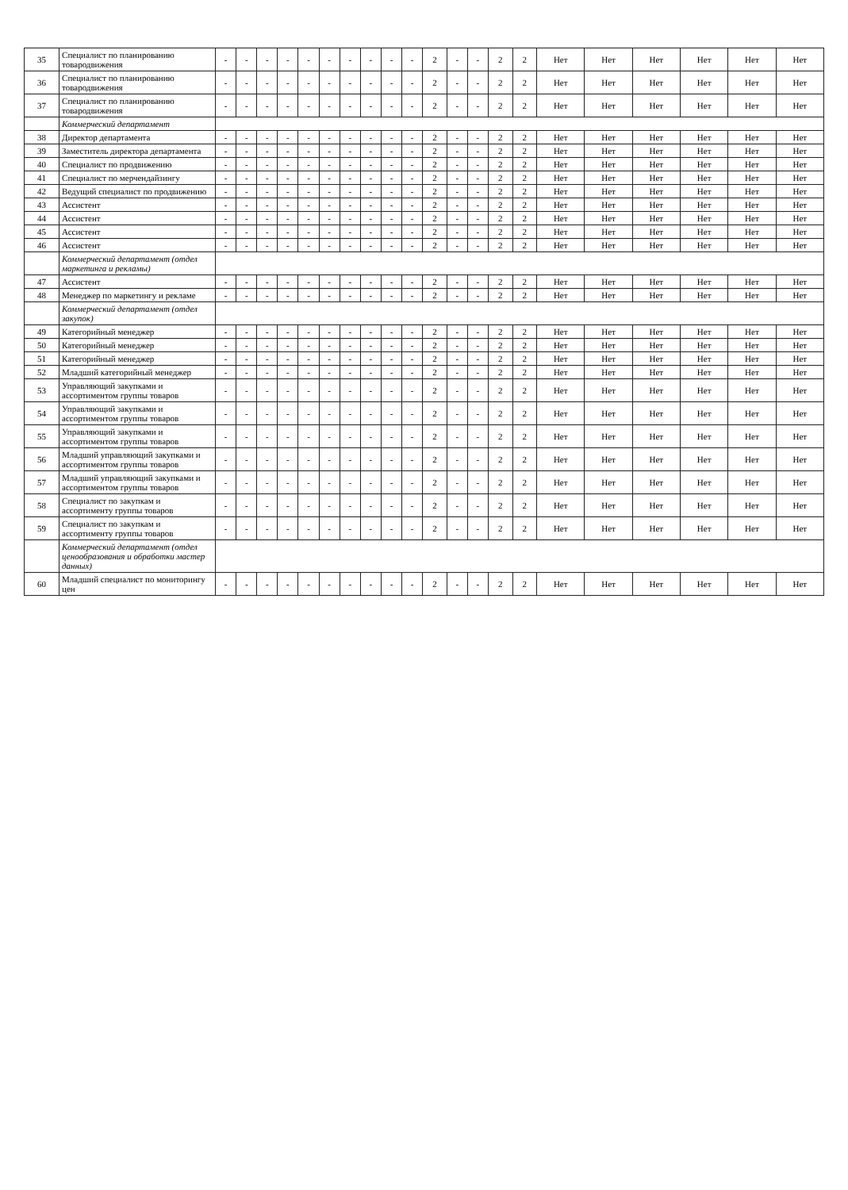| 35 | Специалист по планированию товародвижения | - | - | - | - | - | - | - | - | - | - | 2 | - | - | 2 | 2 | Нет | Нет | Нет | Нет | Нет | Нет |
| 36 | Специалист по планированию товародвижения | - | - | - | - | - | - | - | - | - | - | 2 | - | - | 2 | 2 | Нет | Нет | Нет | Нет | Нет | Нет |
| 37 | Специалист по планированию товародвижения | - | - | - | - | - | - | - | - | - | - | 2 | - | - | 2 | 2 | Нет | Нет | Нет | Нет | Нет | Нет |
| | Коммерческий департамент | | | | | | | | | | | | | | | | | | | | | |
| 38 | Директор департамента | - | - | - | - | - | - | - | - | - | - | 2 | - | - | 2 | 2 | Нет | Нет | Нет | Нет | Нет | Нет |
| 39 | Заместитель директора департамента | - | - | - | - | - | - | - | - | - | - | 2 | - | - | 2 | 2 | Нет | Нет | Нет | Нет | Нет | Нет |
| 40 | Специалист по продвижению | - | - | - | - | - | - | - | - | - | - | 2 | - | - | 2 | 2 | Нет | Нет | Нет | Нет | Нет | Нет |
| 41 | Специалист по мерчендайзингу | - | - | - | - | - | - | - | - | - | - | 2 | - | - | 2 | 2 | Нет | Нет | Нет | Нет | Нет | Нет |
| 42 | Ведущий специалист по продвижению | - | - | - | - | - | - | - | - | - | - | 2 | - | - | 2 | 2 | Нет | Нет | Нет | Нет | Нет | Нет |
| 43 | Ассистент | - | - | - | - | - | - | - | - | - | - | 2 | - | - | 2 | 2 | Нет | Нет | Нет | Нет | Нет | Нет |
| 44 | Ассистент | - | - | - | - | - | - | - | - | - | - | 2 | - | - | 2 | 2 | Нет | Нет | Нет | Нет | Нет | Нет |
| 45 | Ассистент | - | - | - | - | - | - | - | - | - | - | 2 | - | - | 2 | 2 | Нет | Нет | Нет | Нет | Нет | Нет |
| 46 | Ассистент | - | - | - | - | - | - | - | - | - | - | 2 | - | - | 2 | 2 | Нет | Нет | Нет | Нет | Нет | Нет |
| | Коммерческий департамент (отдел маркетинга и рекламы) | | | | | | | | | | | | | | | | | | | | | |
| 47 | Ассистент | - | - | - | - | - | - | - | - | - | - | 2 | - | - | 2 | 2 | Нет | Нет | Нет | Нет | Нет | Нет |
| 48 | Менеджер по маркетингу и рекламе | - | - | - | - | - | - | - | - | - | - | 2 | - | - | 2 | 2 | Нет | Нет | Нет | Нет | Нет | Нет |
| | Коммерческий департамент (отдел закупок) | | | | | | | | | | | | | | | | | | | | | |
| 49 | Категорийный менеджер | - | - | - | - | - | - | - | - | - | - | 2 | - | - | 2 | 2 | Нет | Нет | Нет | Нет | Нет | Нет |
| 50 | Категорийный менеджер | - | - | - | - | - | - | - | - | - | - | 2 | - | - | 2 | 2 | Нет | Нет | Нет | Нет | Нет | Нет |
| 51 | Категорийный менеджер | - | - | - | - | - | - | - | - | - | - | 2 | - | - | 2 | 2 | Нет | Нет | Нет | Нет | Нет | Нет |
| 52 | Младший категорийный менеджер | - | - | - | - | - | - | - | - | - | - | 2 | - | - | 2 | 2 | Нет | Нет | Нет | Нет | Нет | Нет |
| 53 | Управляющий закупками и ассортиментом группы товаров | - | - | - | - | - | - | - | - | - | - | 2 | - | - | 2 | 2 | Нет | Нет | Нет | Нет | Нет | Нет |
| 54 | Управляющий закупками и ассортиментом группы товаров | - | - | - | - | - | - | - | - | - | - | 2 | - | - | 2 | 2 | Нет | Нет | Нет | Нет | Нет | Нет |
| 55 | Управляющий закупками и ассортиментом группы товаров | - | - | - | - | - | - | - | - | - | - | 2 | - | - | 2 | 2 | Нет | Нет | Нет | Нет | Нет | Нет |
| 56 | Младший управляющий закупками и ассортиментом группы товаров | - | - | - | - | - | - | - | - | - | - | 2 | - | - | 2 | 2 | Нет | Нет | Нет | Нет | Нет | Нет |
| 57 | Младший управляющий закупками и ассортиментом группы товаров | - | - | - | - | - | - | - | - | - | - | 2 | - | - | 2 | 2 | Нет | Нет | Нет | Нет | Нет | Нет |
| 58 | Специалист по закупкам и ассортименту группы товаров | - | - | - | - | - | - | - | - | - | - | 2 | - | - | 2 | 2 | Нет | Нет | Нет | Нет | Нет | Нет |
| 59 | Специалист по закупкам и ассортименту группы товаров | - | - | - | - | - | - | - | - | - | - | 2 | - | - | 2 | 2 | Нет | Нет | Нет | Нет | Нет | Нет |
| | Коммерческий департамент (отдел ценообразования и обработки мастер данных) | | | | | | | | | | | | | | | | | | | | | |
| 60 | Младший специалист по мониторингу цен | - | - | - | - | - | - | - | - | - | - | 2 | - | - | 2 | 2 | Нет | Нет | Нет | Нет | Нет | Нет |